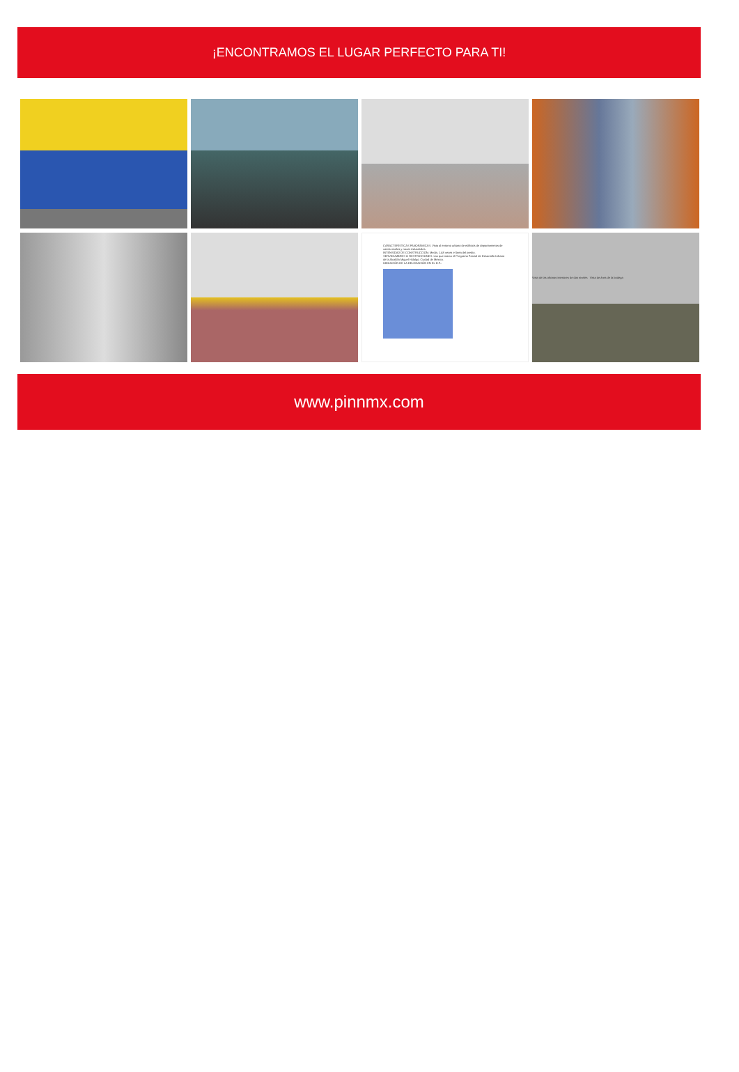¡ENCONTRAMOS EL LUGAR PERFECTO PARA TI!
CARACTERÍSTICAS PANORÁMICAS: Vista al entorno urbano de edificios de departamentos de varios niveles y naves industriales.
INTENSIDAD DE CONSTRUCCIÓN: Media, 1.48 veces el área del predio.
SERVIDUMBRES O RESTRICCIONES: Las que marca el Programa Parcial de Desarrollo Urbano de la Alcaldía Miguel Hidalgo, Ciudad de México.
UBICACIÓN DE LA DELEGACIÓN EN EL D.F.:
Vista de las oficinas interiores de dos niveles Vista de área de la bodega
www.pinnmx.com